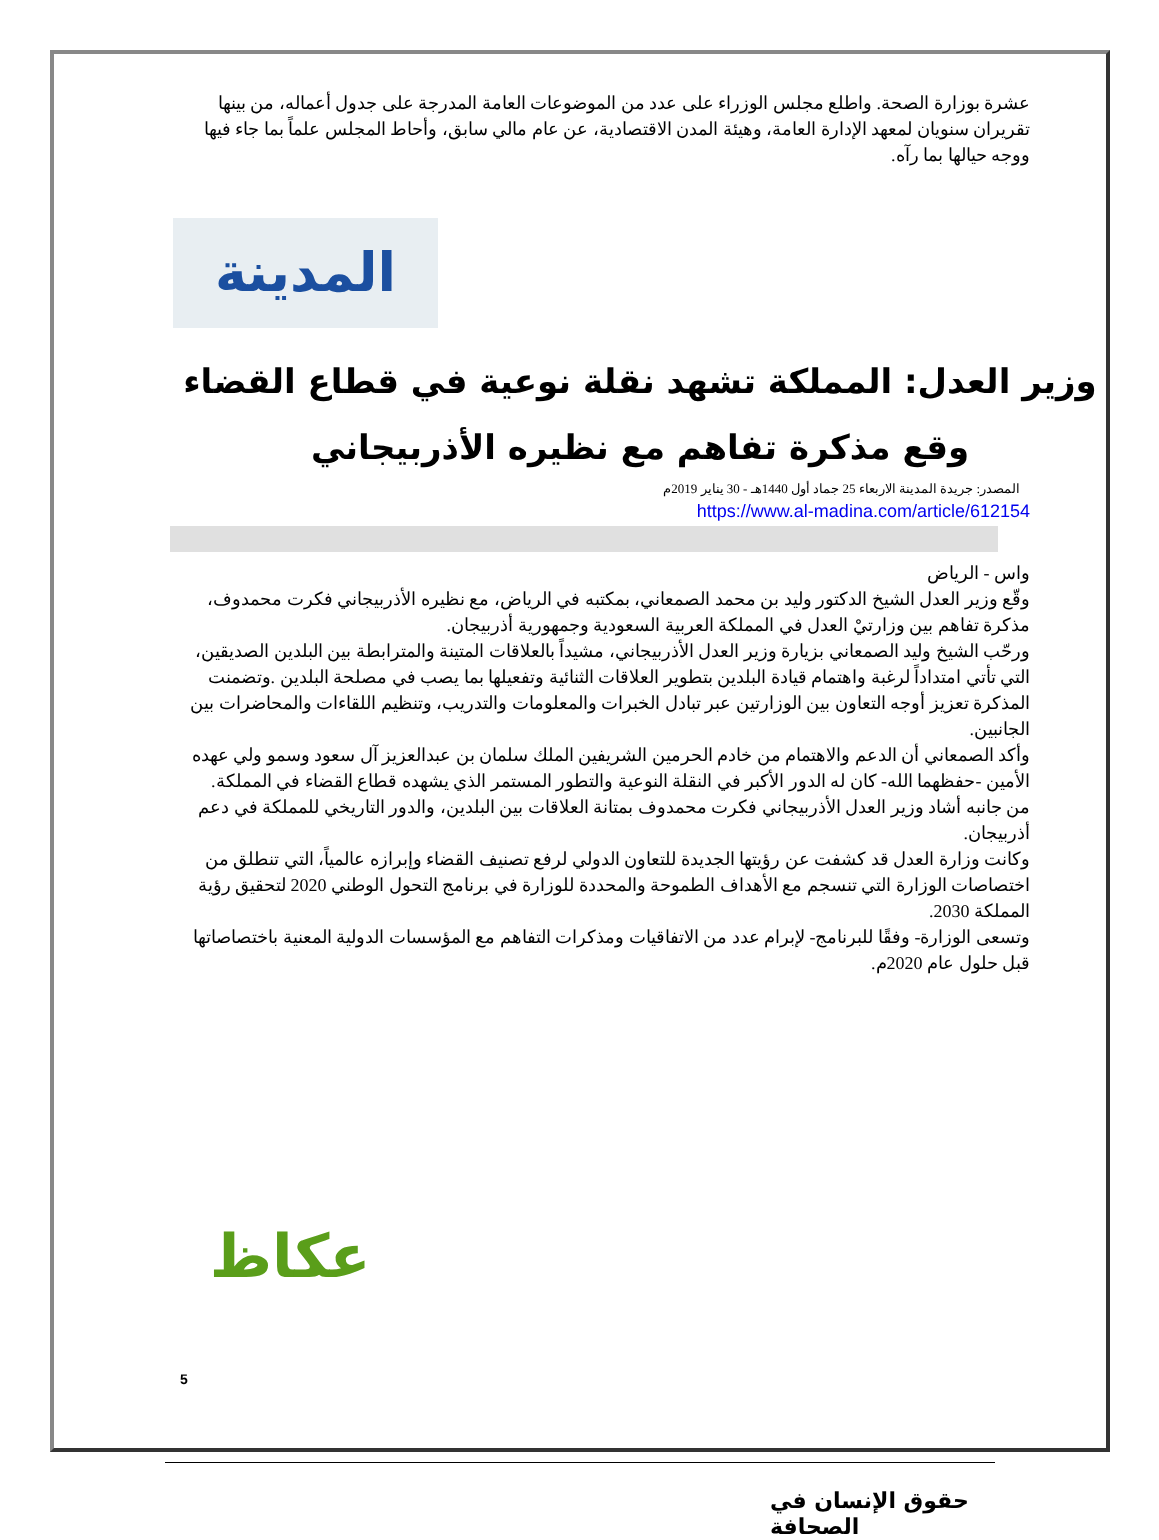عشرة بوزارة الصحة. واطلع مجلس الوزراء على عدد من الموضوعات العامة المدرجة على جدول أعماله، من بينها تقريران سنويان لمعهد الإدارة العامة، وهيئة المدن الاقتصادية، عن عام مالي سابق، وأحاط المجلس علماً بما جاء فيها ووجه حيالها بما رآه.
المدينة
وزير العدل: المملكة تشهد نقلة نوعية في قطاع القضاء
وقع مذكرة تفاهم مع نظيره الأذربيجاني
المصدر: جريدة المدينة الاربعاء 25 جماد أول 1440هـ - 30 يناير 2019م
https://www.al-madina.com/article/612154
واس - الرياض
وقّع وزير العدل الشيخ الدكتور وليد بن محمد الصمعاني، بمكتبه في الرياض، مع نظيره الأذربيجاني فكرت محمدوف، مذكرة تفاهم بين وزارتيْ العدل في المملكة العربية السعودية وجمهورية أذربيجان.
ورحّب الشيخ وليد الصمعاني بزيارة وزير العدل الأذربيجاني، مشيداً بالعلاقات المتينة والمترابطة بين البلدين الصديقين، التي تأتي امتداداً لرغبة واهتمام قيادة البلدين بتطوير العلاقات الثنائية وتفعيلها بما يصب في مصلحة البلدين .وتضمنت المذكرة تعزيز أوجه التعاون بين الوزارتين عبر تبادل الخبرات والمعلومات والتدريب، وتنظيم اللقاءات والمحاضرات بين الجانبين.
وأكد الصمعاني أن الدعم والاهتمام من خادم الحرمين الشريفين الملك سلمان بن عبدالعزيز آل سعود وسمو ولي عهده الأمين -حفظهما الله- كان له الدور الأكبر في النقلة النوعية والتطور المستمر الذي يشهده قطاع القضاء في المملكة.
من جانبه أشاد وزير العدل الأذربيجاني فكرت محمدوف بمتانة العلاقات بين البلدين، والدور التاريخي للمملكة في دعم أذربيجان.
وكانت وزارة العدل قد كشفت عن رؤيتها الجديدة للتعاون الدولي لرفع تصنيف القضاء وإبرازه عالمياً، التي تنطلق من اختصاصات الوزارة التي تنسجم مع الأهداف الطموحة والمحددة للوزارة في برنامج التحول الوطني 2020 لتحقيق رؤية المملكة 2030.
وتسعى الوزارة- وفقًا للبرنامج- لإبرام عدد من الاتفاقيات ومذكرات التفاهم مع المؤسسات الدولية المعنية باختصاصاتها قبل حلول عام 2020م.
عكاظ
5
حقوق الإنسان في الصحافة